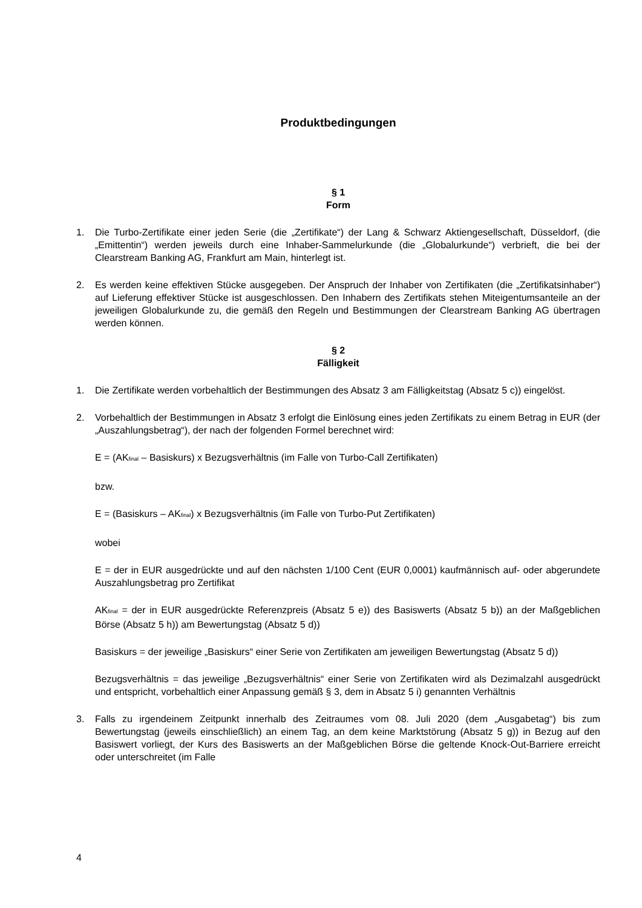Produktbedingungen
§ 1
Form
1. Die Turbo-Zertifikate einer jeden Serie (die „Zertifikate“) der Lang & Schwarz Aktiengesellschaft, Düsseldorf, (die „Emittentin“) werden jeweils durch eine Inhaber-Sammelurkunde (die „Globalurkunde“) verbrieft, die bei der Clearstream Banking AG, Frankfurt am Main, hinterlegt ist.
2. Es werden keine effektiven Stücke ausgegeben. Der Anspruch der Inhaber von Zertifikaten (die „Zertifikatsinhaber“) auf Lieferung effektiver Stücke ist ausgeschlossen. Den Inhabern des Zertifikats stehen Miteigentumsanteile an der jeweiligen Globalurkunde zu, die gemäß den Regeln und Bestimmungen der Clearstream Banking AG übertragen werden können.
§ 2
Fälligkeit
1. Die Zertifikate werden vorbehaltlich der Bestimmungen des Absatz 3 am Fälligkeitstag (Absatz 5 c)) eingelöst.
2. Vorbehaltlich der Bestimmungen in Absatz 3 erfolgt die Einlösung eines jeden Zertifikats zu einem Betrag in EUR (der „Auszahlungsbetrag“), der nach der folgenden Formel berechnet wird:
E = (AK<sub>final</sub> – Basiskurs) x Bezugsverhältnis (im Falle von Turbo-Call Zertifikaten)
bzw.
E = (Basiskurs – AK<sub>final</sub>) x Bezugsverhältnis (im Falle von Turbo-Put Zertifikaten)
wobei
E = der in EUR ausgedrückte und auf den nächsten 1/100 Cent (EUR 0,0001) kaufmännisch auf- oder abgerundete Auszahlungsbetrag pro Zertifikat
AK<sub>final</sub> = der in EUR ausgedrückte Referenzpreis (Absatz 5 e)) des Basiswerts (Absatz 5 b)) an der Maßgeblichen Börse (Absatz 5 h)) am Bewertungstag (Absatz 5 d))
Basiskurs = der jeweilige „Basiskurs“ einer Serie von Zertifikaten am jeweiligen Bewertungstag (Absatz 5 d))
Bezugsverhältnis = das jeweilige „Bezugsverhältnis“ einer Serie von Zertifikaten wird als Dezimalzahl ausgedrückt und entspricht, vorbehaltlich einer Anpassung gemäß § 3, dem in Absatz 5 i) genannten Verhältnis
3. Falls zu irgendeinem Zeitpunkt innerhalb des Zeitraumes vom 08. Juli 2020 (dem „Ausgabetag“) bis zum Bewertungstag (jeweils einschließlich) an einem Tag, an dem keine Marktstörung (Absatz 5 g)) in Bezug auf den Basiswert vorliegt, der Kurs des Basiswerts an der Maßgeblichen Börse die geltende Knock-Out-Barriere erreicht oder unterschreitet (im Falle
4